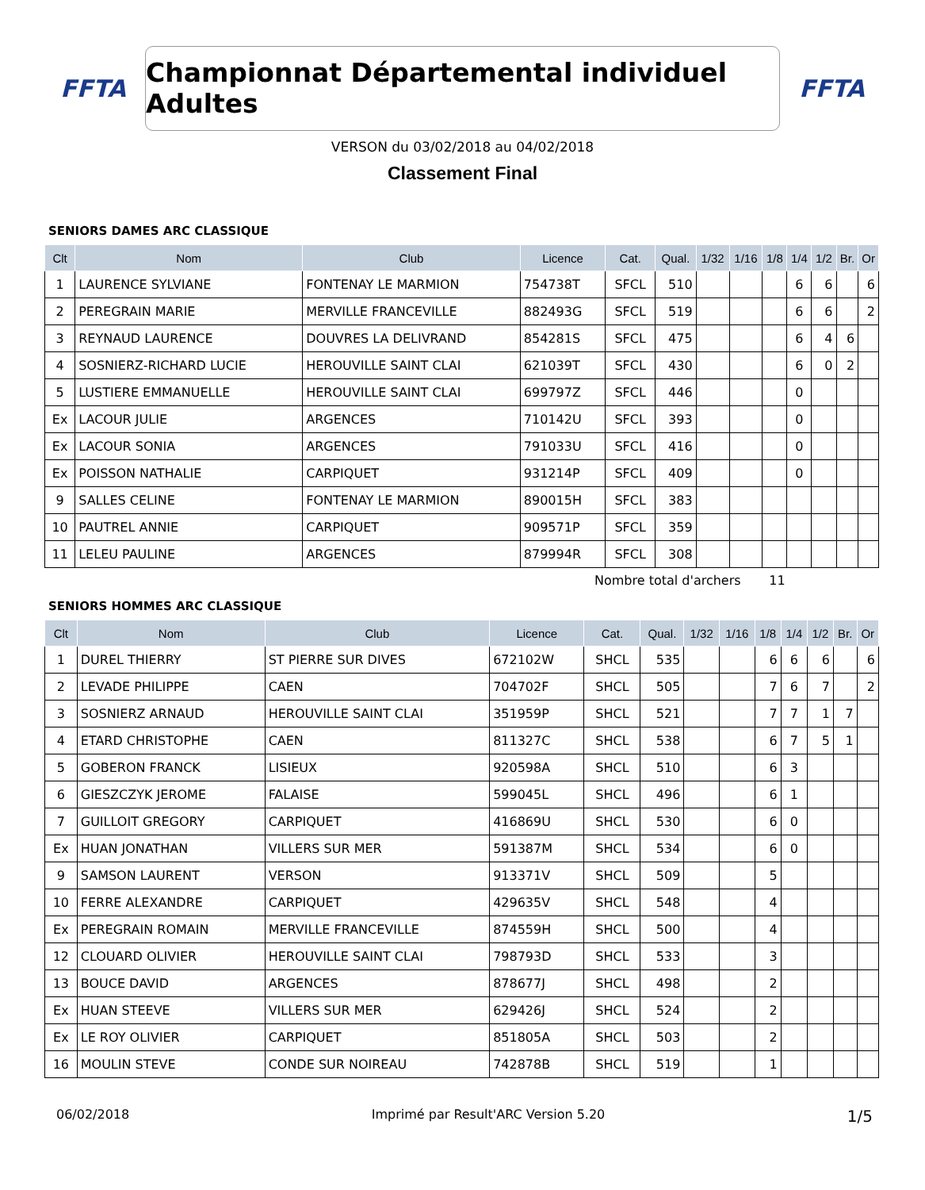FFTA
Championnat Départemental individuel Adultes
FFTA
VERSON du 03/02/2018 au 04/02/2018
Classement Final
SENIORS DAMES ARC CLASSIQUE
| Clt | Nom | Club | Licence | Cat. | Qual. | 1/32 | 1/16 | 1/8 | 1/4 | 1/2 | Br. | Or |
| --- | --- | --- | --- | --- | --- | --- | --- | --- | --- | --- | --- | --- |
| 1 | LAURENCE SYLVIANE | FONTENAY LE MARMION | 754738T | SFCL | 510 | | | | 6 | 6 | | 6 |
| 2 | PEREGRAIN MARIE | MERVILLE FRANCEVILLE | 882493G | SFCL | 519 | | | | 6 | 6 | | 2 |
| 3 | REYNAUD LAURENCE | DOUVRES LA DELIVRAND | 854281S | SFCL | 475 | | | | 6 | 4 | 6 | |
| 4 | SOSNIERZ-RICHARD LUCIE | HEROUVILLE SAINT CLAI | 621039T | SFCL | 430 | | | | 6 | 0 | 2 | |
| 5 | LUSTIERE EMMANUELLE | HEROUVILLE SAINT CLAI | 699797Z | SFCL | 446 | | | | 0 | | | |
| Ex | LACOUR JULIE | ARGENCES | 710142U | SFCL | 393 | | | | 0 | | | |
| Ex | LACOUR SONIA | ARGENCES | 791033U | SFCL | 416 | | | | 0 | | | |
| Ex | POISSON NATHALIE | CARPIQUET | 931214P | SFCL | 409 | | | | 0 | | | |
| 9 | SALLES CELINE | FONTENAY LE MARMION | 890015H | SFCL | 383 | | | | | | | |
| 10 | PAUTREL ANNIE | CARPIQUET | 909571P | SFCL | 359 | | | | | | | |
| 11 | LELEU PAULINE | ARGENCES | 879994R | SFCL | 308 | | | | | | | |
Nombre total d'archers 11
SENIORS HOMMES ARC CLASSIQUE
| Clt | Nom | Club | Licence | Cat. | Qual. | 1/32 | 1/16 | 1/8 | 1/4 | 1/2 | Br. | Or |
| --- | --- | --- | --- | --- | --- | --- | --- | --- | --- | --- | --- | --- |
| 1 | DUREL THIERRY | ST PIERRE SUR DIVES | 672102W | SHCL | 535 | | | 6 | 6 | 6 | | 6 |
| 2 | LEVADE PHILIPPE | CAEN | 704702F | SHCL | 505 | | | 7 | 6 | 7 | | 2 |
| 3 | SOSNIERZ ARNAUD | HEROUVILLE SAINT CLAI | 351959P | SHCL | 521 | | | 7 | 7 | 1 | 7 | |
| 4 | ETARD CHRISTOPHE | CAEN | 811327C | SHCL | 538 | | | 6 | 7 | 5 | 1 | |
| 5 | GOBERON FRANCK | LISIEUX | 920598A | SHCL | 510 | | | 6 | 3 | | | |
| 6 | GIESZCZYK JEROME | FALAISE | 599045L | SHCL | 496 | | | 6 | 1 | | | |
| 7 | GUILLOIT GREGORY | CARPIQUET | 416869U | SHCL | 530 | | | 6 | 0 | | | |
| Ex | HUAN JONATHAN | VILLERS SUR MER | 591387M | SHCL | 534 | | | 6 | 0 | | | |
| 9 | SAMSON LAURENT | VERSON | 913371V | SHCL | 509 | | | 5 | | | | |
| 10 | FERRE ALEXANDRE | CARPIQUET | 429635V | SHCL | 548 | | | 4 | | | | |
| Ex | PEREGRAIN ROMAIN | MERVILLE FRANCEVILLE | 874559H | SHCL | 500 | | | 4 | | | | |
| 12 | CLOUARD OLIVIER | HEROUVILLE SAINT CLAI | 798793D | SHCL | 533 | | | 3 | | | | |
| 13 | BOUCE DAVID | ARGENCES | 878677J | SHCL | 498 | | | 2 | | | | |
| Ex | HUAN STEEVE | VILLERS SUR MER | 629426J | SHCL | 524 | | | 2 | | | | |
| Ex | LE ROY OLIVIER | CARPIQUET | 851805A | SHCL | 503 | | | 2 | | | | |
| 16 | MOULIN STEVE | CONDE SUR NOIREAU | 742878B | SHCL | 519 | | | 1 | | | | |
06/02/2018 Imprimé par Result'ARC Version 5.20 1/5